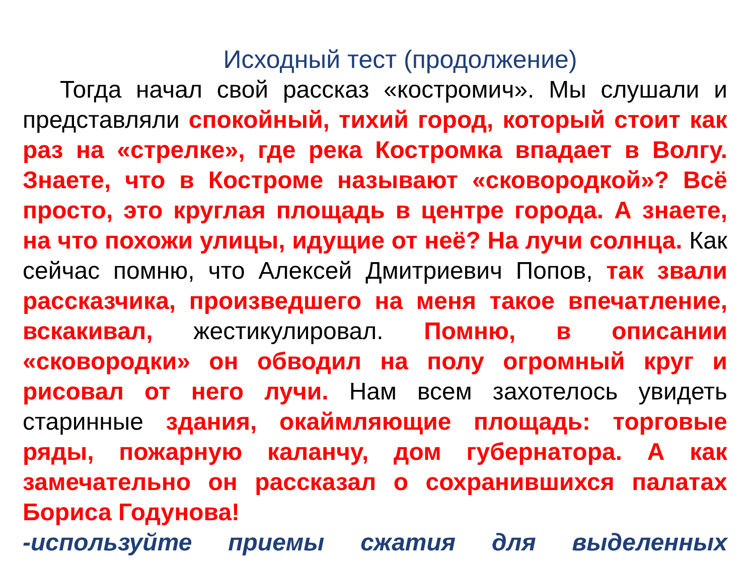Исходный тест (продолжение)
Тогда начал свой рассказ «костромич». Мы слушали и представляли спокойный, тихий город, который стоит как раз на «стрелке», где река Костромка впадает в Волгу. Знаете, что в Костроме называют «сковородкой»? Всё просто, это круглая площадь в центре города. А знаете, на что похожи улицы, идущие от неё? На лучи солнца. Как сейчас помню, что Алексей Дмитриевич Попов, так звали рассказчика, произведшего на меня такое впечатление, вскакивал, жестикулировал. Помню, в описании «сковородки» он обводил на полу огромный круг и рисовал от него лучи. Нам всем захотелось увидеть старинные здания, окаймляющие площадь: торговые ряды, пожарную каланчу, дом губернатора. А как замечательно он рассказал о сохранившихся палатах Бориса Годунова!
-используйте приемы сжатия для выделенных